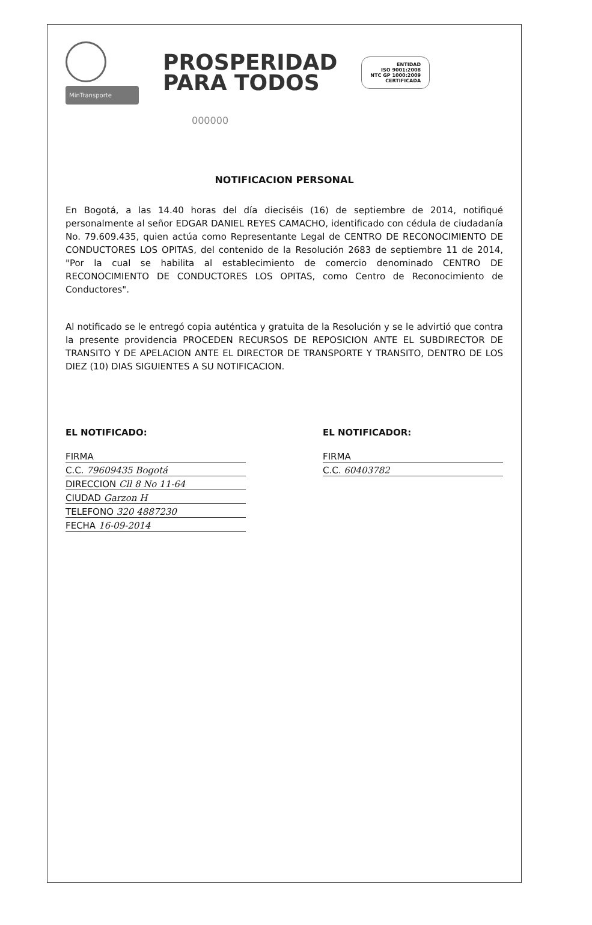MinTransporte
PROSPERIDAD
PARA TODOS
ENTIDAD
ISO 9001:2008
NTC GP 1000:2009
CERTIFICADA
000000
NOTIFICACION PERSONAL
En Bogotá, a las 14.40 horas del día dieciséis (16) de septiembre de 2014, notifiqué personalmente al señor EDGAR DANIEL REYES CAMACHO, identificado con cédula de ciudadanía No. 79.609.435, quien actúa como Representante Legal de CENTRO DE RECONOCIMIENTO DE CONDUCTORES LOS OPITAS, del contenido de la Resolución 2683 de septiembre 11 de 2014, "Por la cual se habilita al establecimiento de comercio denominado CENTRO DE RECONOCIMIENTO DE CONDUCTORES LOS OPITAS, como Centro de Reconocimiento de Conductores".
Al notificado se le entregó copia auténtica y gratuita de la Resolución y se le advirtió que contra la presente providencia PROCEDEN RECURSOS DE REPOSICION ANTE EL SUBDIRECTOR DE TRANSITO Y DE APELACION ANTE EL DIRECTOR DE TRANSPORTE Y TRANSITO, DENTRO DE LOS DIEZ (10) DIAS SIGUIENTES A SU NOTIFICACION.
EL NOTIFICADO:
FIRMA
C.C. 79609435 Bogotá
DIRECCION Cll 8 No 11-64
CIUDAD Garzon H
TELEFONO 320 4887230
FECHA 16-09-2014
EL NOTIFICADOR:
FIRMA
C.C. 60403782